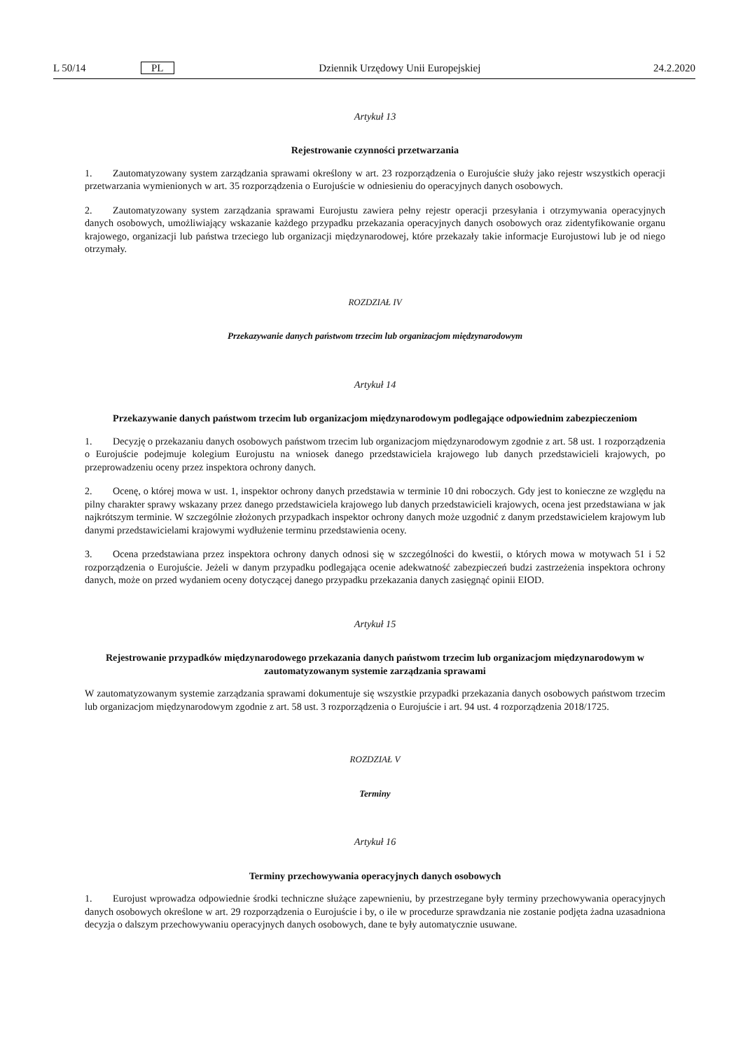L 50/14 PL Dziennik Urzędowy Unii Europejskiej 24.2.2020
Artykuł 13
Rejestrowanie czynności przetwarzania
1. Zautomatyzowany system zarządzania sprawami określony w art. 23 rozporządzenia o Eurojuście służy jako rejestr wszystkich operacji przetwarzania wymienionych w art. 35 rozporządzenia o Eurojuście w odniesieniu do operacyjnych danych osobowych.
2. Zautomatyzowany system zarządzania sprawami Eurojustu zawiera pełny rejestr operacji przesyłania i otrzymywania operacyjnych danych osobowych, umożliwiający wskazanie każdego przypadku przekazania operacyjnych danych osobowych oraz zidentyfikowanie organu krajowego, organizacji lub państwa trzeciego lub organizacji międzynarodowej, które przekazały takie informacje Eurojustowi lub je od niego otrzymały.
ROZDZIAŁ IV
Przekazywanie danych państwom trzecim lub organizacjom międzynarodowym
Artykuł 14
Przekazywanie danych państwom trzecim lub organizacjom międzynarodowym podlegające odpowiednim zabezpieczeniom
1. Decyzję o przekazaniu danych osobowych państwom trzecim lub organizacjom międzynarodowym zgodnie z art. 58 ust. 1 rozporządzenia o Eurojuście podejmuje kolegium Eurojustu na wniosek danego przedstawiciela krajowego lub danych przedstawicieli krajowych, po przeprowadzeniu oceny przez inspektora ochrony danych.
2. Ocenę, o której mowa w ust. 1, inspektor ochrony danych przedstawia w terminie 10 dni roboczych. Gdy jest to konieczne ze względu na pilny charakter sprawy wskazany przez danego przedstawiciela krajowego lub danych przedstawicieli krajowych, ocena jest przedstawiana w jak najkrótszym terminie. W szczególnie złożonych przypadkach inspektor ochrony danych może uzgodnić z danym przedstawicielem krajowym lub danymi przedstawicielami krajowymi wydłużenie terminu przedstawienia oceny.
3. Ocena przedstawiana przez inspektora ochrony danych odnosi się w szczególności do kwestii, o których mowa w motywach 51 i 52 rozporządzenia o Eurojuście. Jeżeli w danym przypadku podlegająca ocenie adekwatność zabezpieczeń budzi zastrzeżenia inspektora ochrony danych, może on przed wydaniem oceny dotyczącej danego przypadku przekazania danych zasięgnąć opinii EIOD.
Artykuł 15
Rejestrowanie przypadków międzynarodowego przekazania danych państwom trzecim lub organizacjom międzynarodowym w zautomatyzowanym systemie zarządzania sprawami
W zautomatyzowanym systemie zarządzania sprawami dokumentuje się wszystkie przypadki przekazania danych osobowych państwom trzecim lub organizacjom międzynarodowym zgodnie z art. 58 ust. 3 rozporządzenia o Eurojuście i art. 94 ust. 4 rozporządzenia 2018/1725.
ROZDZIAŁ V
Terminy
Artykuł 16
Terminy przechowywania operacyjnych danych osobowych
1. Eurojust wprowadza odpowiednie środki techniczne służące zapewnieniu, by przestrzegane były terminy przechowywania operacyjnych danych osobowych określone w art. 29 rozporządzenia o Eurojuście i by, o ile w procedurze sprawdzania nie zostanie podjęta żadna uzasadniona decyzja o dalszym przechowywaniu operacyjnych danych osobowych, dane te były automatycznie usuwane.